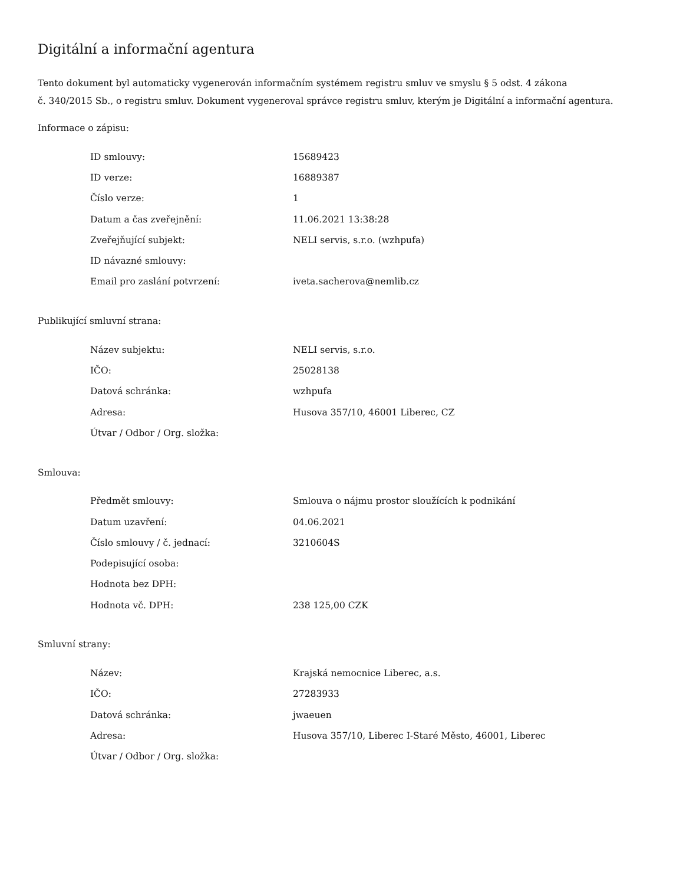Digitální a informační agentura
Tento dokument byl automaticky vygenerován informačním systémem registru smluv ve smyslu § 5 odst. 4 zákona
č. 340/2015 Sb., o registru smluv. Dokument vygeneroval správce registru smluv, kterým je Digitální a informační agentura.
Informace o zápisu:
| ID smlouvy: | 15689423 |
| ID verze: | 16889387 |
| Číslo verze: | 1 |
| Datum a čas zveřejnění: | 11.06.2021 13:38:28 |
| Zveřejňující subjekt: | NELI servis, s.r.o. (wzhpufa) |
| ID návazné smlouvy: | |
| Email pro zaslání potvrzení: | iveta.sacherova@nemlib.cz |
Publikující smluvní strana:
| Název subjektu: | NELI servis, s.r.o. |
| IČO: | 25028138 |
| Datová schránka: | wzhpufa |
| Adresa: | Husova 357/10, 46001 Liberec, CZ |
| Útvar / Odbor / Org. složka: | |
Smlouva:
| Předmět smlouvy: | Smlouva o nájmu prostor sloužících k podnikání |
| Datum uzavření: | 04.06.2021 |
| Číslo smlouvy / č. jednací: | 3210604S |
| Podepisující osoba: | |
| Hodnota bez DPH: | |
| Hodnota vč. DPH: | 238 125,00 CZK |
Smluvní strany:
| Název: | Krajská nemocnice Liberec, a.s. |
| IČO: | 27283933 |
| Datová schránka: | jwaeuen |
| Adresa: | Husova 357/10, Liberec I-Staré Město, 46001, Liberec |
| Útvar / Odbor / Org. složka: | |